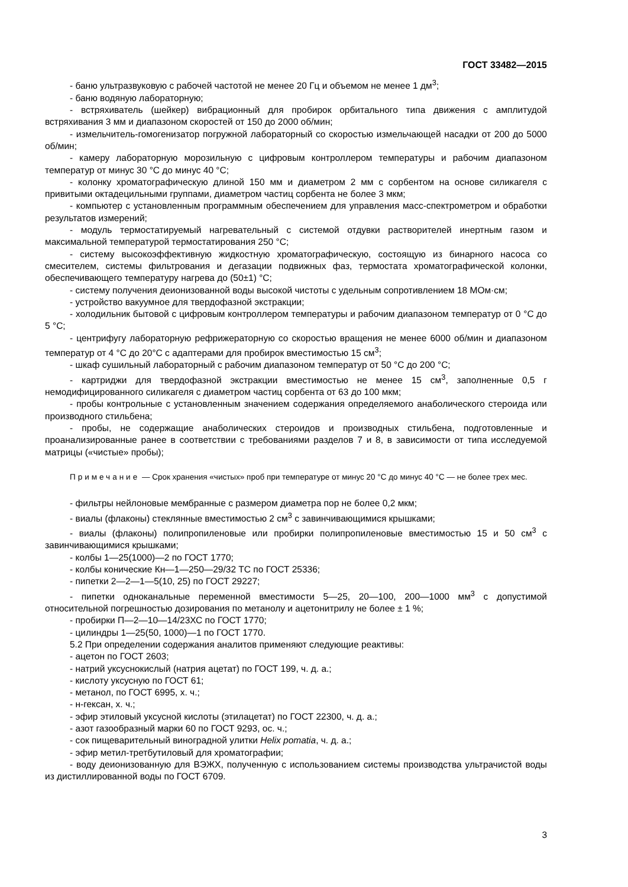ГОСТ 33482—2015
- баню ультразвуковую с рабочей частотой не менее 20 Гц и объемом не менее 1 дм<sup>3</sup>;
- баню водяную лабораторную;
- встряхиватель (шейкер) вибрационный для пробирок орбитального типа движения с амплитудой встряхивания 3 мм и диапазоном скоростей от 150 до 2000 об/мин;
- измельчитель-гомогенизатор погружной лабораторный со скоростью измельчающей насадки от 200 до 5000 об/мин;
- камеру лабораторную морозильную с цифровым контроллером температуры и рабочим диапазоном температур от минус 30 °С до минус 40 °С;
- колонку хроматографическую длиной 150 мм и диаметром 2 мм с сорбентом на основе силикагеля с привитыми октадецильными группами, диаметром частиц сорбента не более 3 мкм;
- компьютер с установленным программным обеспечением для управления масс-спектрометром и обработки результатов измерений;
- модуль термостатируемый нагревательный с системой отдувки растворителей инертным газом и максимальной температурой термостатирования 250 °С;
- систему высокоэффективную жидкостную хроматографическую, состоящую из бинарного насоса со смесителем, системы фильтрования и дегазации подвижных фаз, термостата хроматографической колонки, обеспечивающего температуру нагрева до (50±1) °С;
- систему получения деионизованной воды высокой чистоты с удельным сопротивлением 18 МОм·см;
- устройство вакуумное для твердофазной экстракции;
- холодильник бытовой с цифровым контроллером температуры и рабочим диапазоном температур от 0 °С до 5 °С;
- центрифугу лабораторную рефрижераторную со скоростью вращения не менее 6000 об/мин и диапазоном температур от 4 °С до 20°С с адаптерами для пробирок вместимостью 15 см<sup>3</sup>;
- шкаф сушильный лабораторный с рабочим диапазоном температур от 50 °С до 200 °С;
- картриджи для твердофазной экстракции вместимостью не менее 15 см<sup>3</sup>, заполненные 0,5 г немодифицированного силикагеля с диаметром частиц сорбента от 63 до 100 мкм;
- пробы контрольные с установленным значением содержания определяемого анаболического стероида или производного стильбена;
- пробы, не содержащие анаболических стероидов и производных стильбена, подготовленные и проанализированные ранее в соответствии с требованиями разделов 7 и 8, в зависимости от типа исследуемой матрицы («чистые» пробы);
Примечание — Срок хранения «чистых» проб при температуре от минус 20 °С до минус 40 °С — не более трех мес.
- фильтры нейлоновые мембранные с размером диаметра пор не более 0,2 мкм;
- виалы (флаконы) стеклянные вместимостью 2 см<sup>3</sup> с завинчивающимися крышками;
- виалы (флаконы) полипропиленовые или пробирки полипропиленовые вместимостью 15 и 50 см<sup>3</sup> с завинчивающимися крышками;
- колбы 1—25(1000)—2 по ГОСТ 1770;
- колбы конические Кн—1—250—29/32 ТС по ГОСТ 25336;
- пипетки 2—2—1—5(10, 25) по ГОСТ 29227;
- пипетки одноканальные переменной вместимости 5—25, 20—100, 200—1000 мм<sup>3</sup> с допустимой относительной погрешностью дозирования по метанолу и ацетонитрилу не более ± 1 %;
- пробирки П—2—10—14/23ХС по ГОСТ 1770;
- цилиндры 1—25(50, 1000)—1 по ГОСТ 1770.
5.2 При определении содержания аналитов применяют следующие реактивы:
- ацетон по ГОСТ 2603;
- натрий уксуснокислый (натрия ацетат) по ГОСТ 199, ч. д. а.;
- кислоту уксусную по ГОСТ 61;
- метанол, по ГОСТ 6995, х. ч.;
- н-гексан, х. ч.;
- эфир этиловый уксусной кислоты (этилацетат) по ГОСТ 22300, ч. д. а.;
- азот газообразный марки 60 по ГОСТ 9293, ос. ч.;
- сок пищеварительный виноградной улитки Helix pomatia, ч. д. а.;
- эфир метил-третбутиловый для хроматографии;
- воду деионизованную для ВЭЖХ, полученную с использованием системы производства ультрачистой воды из дистиллированной воды по ГОСТ 6709.
3